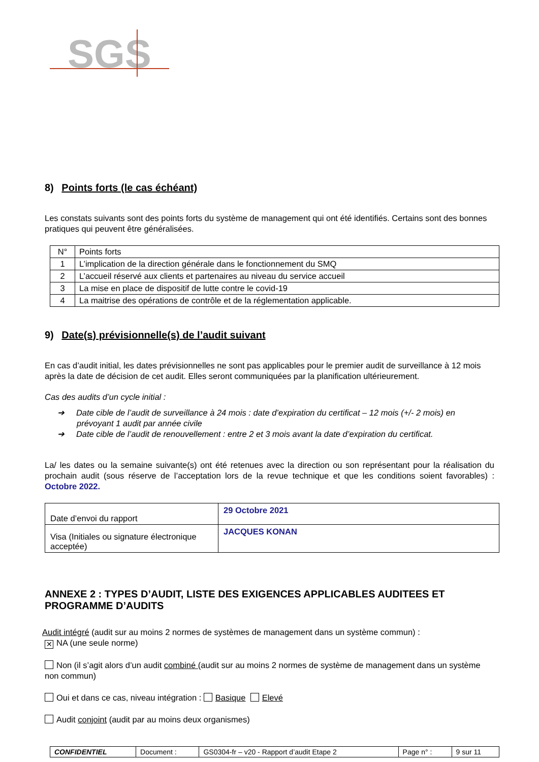SGS
8) Points forts (le cas échéant)
Les constats suivants sont des points forts du système de management qui ont été identifiés. Certains sont des bonnes pratiques qui peuvent être généralisées.
| N° | Points forts |
| 1 | L’implication de la direction générale dans le fonctionnement du SMQ |
| 2 | L’accueil réservé aux clients et partenaires au niveau du service accueil |
| 3 | La mise en place de dispositif de lutte contre le covid-19 |
| 4 | La maitrise des opérations de contrôle et de la réglementation applicable. |
9) Date(s) prévisionnelle(s) de l’audit suivant
En cas d’audit initial, les dates prévisionnelles ne sont pas applicables pour le premier audit de surveillance à 12 mois après la date de décision de cet audit. Elles seront communiquées par la planification ultérieurement.
Cas des audits d’un cycle initial :
➔ Date cible de l’audit de surveillance à 24 mois : date d’expiration du certificat – 12 mois (+/- 2 mois) en prévoyant 1 audit par année civile
➔ Date cible de l’audit de renouvellement : entre 2 et 3 mois avant la date d’expiration du certificat.
La/ les dates ou la semaine suivante(s) ont été retenues avec la direction ou son représentant pour la réalisation du prochain audit (sous réserve de l’acceptation lors de la revue technique et que les conditions soient favorables) : Octobre 2022.
| Date d’envoi du rapport | 29 Octobre 2021 |
| Visa (Initiales ou signature électronique acceptée) | JACQUES KONAN |
ANNEXE 2 : TYPES D’AUDIT, LISTE DES EXIGENCES APPLICABLES AUDITEES ET PROGRAMME D’AUDITS
Audit intégré (audit sur au moins 2 normes de systèmes de management dans un système commun) :
✕ NA (une seule norme)
Non (il s’agit alors d’un audit combiné (audit sur au moins 2 normes de système de management dans un système non commun)
Oui et dans ce cas, niveau intégration : Basique Elevé
Audit conjoint (audit par au moins deux organismes)
| CONFIDENTIEL | Document : | GS0304-fr – v20 - Rapport d’audit Etape 2 | Page n° : | 9 sur 11 |